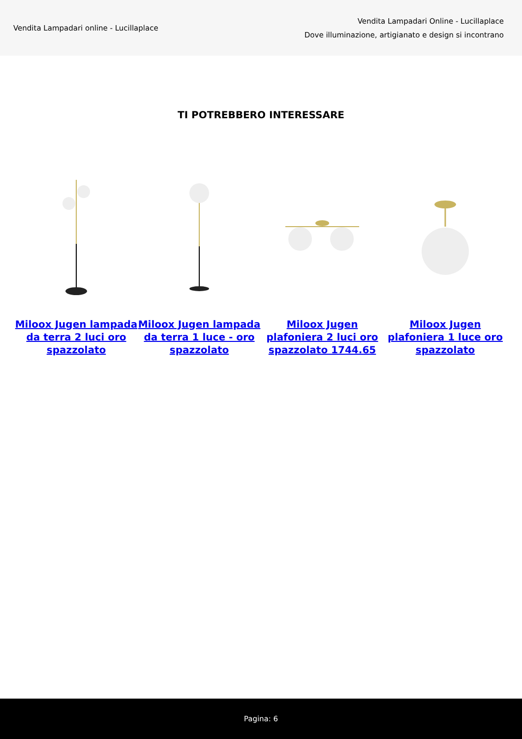Vendita Lampadari online - Lucillaplace
Vendita Lampadari Online - Lucillaplace
Dove illuminazione, artigianato e design si incontrano
TI POTREBBERO INTERESSARE
Miloox Jugen lampada da terra 2 luci oro spazzolato
Miloox Jugen lampada da terra 1 luce - oro spazzolato
Miloox Jugen plafoniera 2 luci oro spazzolato 1744.65
Miloox Jugen plafoniera 1 luce oro spazzolato
Pagina: 6